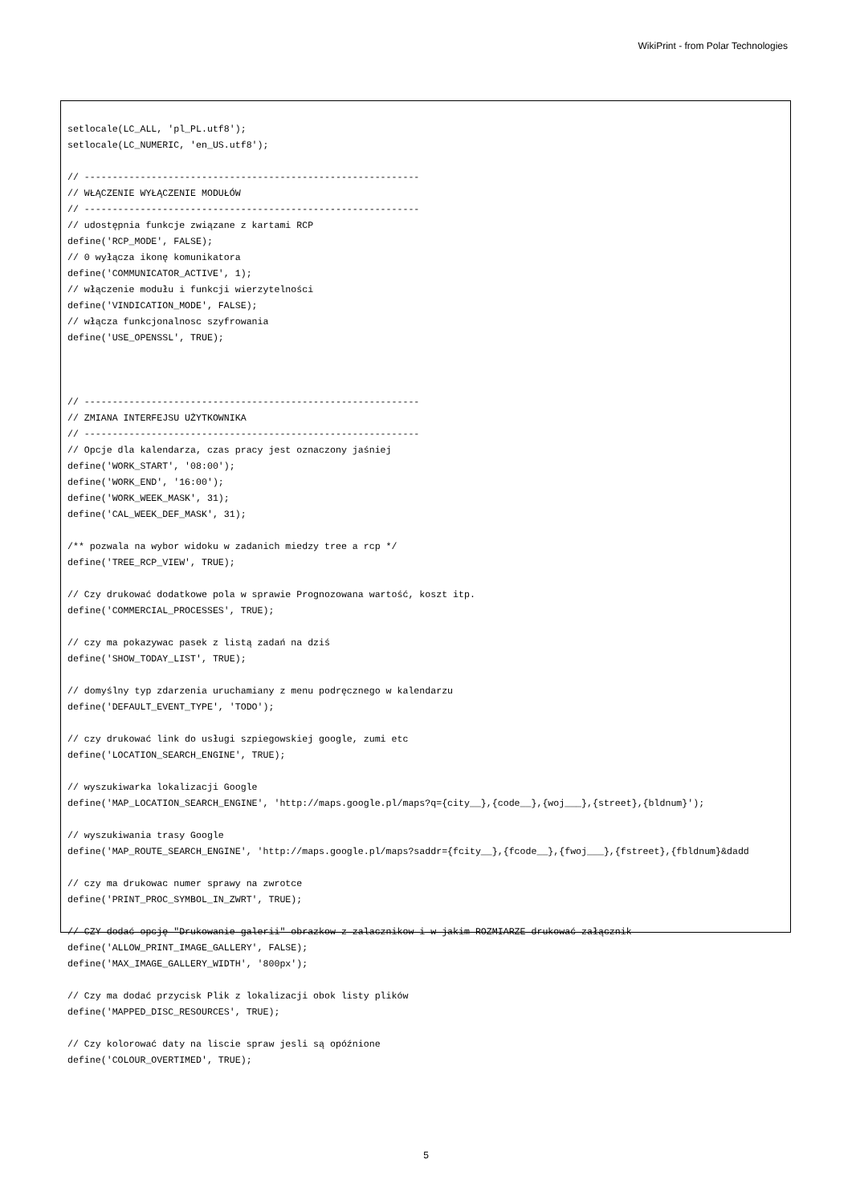WikiPrint - from Polar Technologies
setlocale(LC_ALL, 'pl_PL.utf8');
setlocale(LC_NUMERIC, 'en_US.utf8');

// ------------------------------------------------------------
// WŁĄCZENIE WYŁĄCZENIE MODUŁÓW
// ------------------------------------------------------------
// udostępnia funkcje związane z kartami RCP
define('RCP_MODE', FALSE);
// 0 wyłącza ikonę komunikatora
define('COMMUNICATOR_ACTIVE', 1);
// włączenie modułu i funkcji wierzytelności
define('VINDICATION_MODE', FALSE);
// włącza funkcjonalnosc szyfrowania
define('USE_OPENSSL', TRUE);



// ------------------------------------------------------------
// ZMIANA INTERFEJSU UŻYTKOWNIKA
// ------------------------------------------------------------
// Opcje dla kalendarza, czas pracy jest oznaczony jaśniej
define('WORK_START', '08:00');
define('WORK_END', '16:00');
define('WORK_WEEK_MASK', 31);
define('CAL_WEEK_DEF_MASK', 31);

/** pozwala na wybor widoku w zadanich miedzy tree a rcp */
define('TREE_RCP_VIEW', TRUE);

// Czy drukować dodatkowe pola w sprawie Prognozowana wartość, koszt itp.
define('COMMERCIAL_PROCESSES', TRUE);

// czy ma pokazywac pasek z listą zadań na dziś
define('SHOW_TODAY_LIST', TRUE);

// domyślny typ zdarzenia uruchamiany z menu podręcznego w kalendarzu
define('DEFAULT_EVENT_TYPE', 'TODO');

// czy drukować link do usługi szpiegowskiej google, zumi etc
define('LOCATION_SEARCH_ENGINE', TRUE);

// wyszukiwarka lokalizacji Google
define('MAP_LOCATION_SEARCH_ENGINE', 'http://maps.google.pl/maps?q={city__},{code__},{woj___},{street},{bldnum}');

// wyszukiwania trasy Google
define('MAP_ROUTE_SEARCH_ENGINE', 'http://maps.google.pl/maps?saddr={fcity__},{fcode__},{fwoj___},{fstreet},{fbldnum}&dadd

// czy ma drukowac numer sprawy na zwrotce
define('PRINT_PROC_SYMBOL_IN_ZWRT', TRUE);

// CZY dodać opcję "Drukowanie galerii" obrazkow z zalacznikow i w jakim ROZMIARZE drukować załącznik
define('ALLOW_PRINT_IMAGE_GALLERY', FALSE);
define('MAX_IMAGE_GALLERY_WIDTH', '800px');

// Czy ma dodać przycisk Plik z lokalizacji obok listy plików
define('MAPPED_DISC_RESOURCES', TRUE);

// Czy kolorować daty na liscie spraw jesli są opóźnione
define('COLOUR_OVERTIMED', TRUE);
5